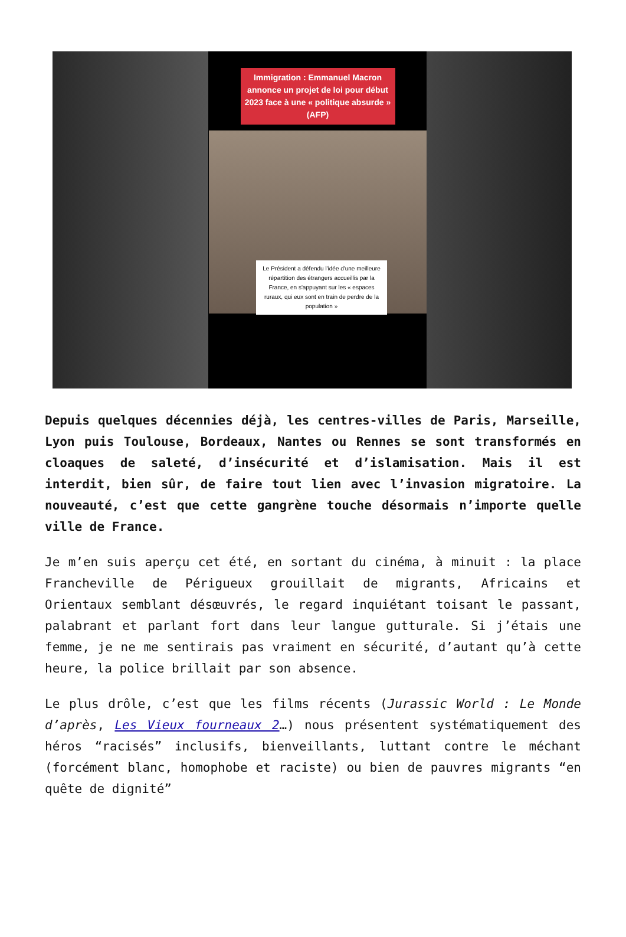Immigration : Emmanuel Macron annonce un projet de loi pour début 2023 face à une « politique absurde » (AFP)
Le Président a défendu l'idée d'une meilleure répartition des étrangers accueillis par la France, en s'appuyant sur les « espaces ruraux, qui eux sont en train de perdre de la population »
Depuis quelques décennies déjà, les centres-villes de Paris, Marseille, Lyon puis Toulouse, Bordeaux, Nantes ou Rennes se sont transformés en cloaques de saleté, d’insécurité et d’islamisation. Mais il est interdit, bien sûr, de faire tout lien avec l’invasion migratoire. La nouveauté, c’est que cette gangrène touche désormais n’importe quelle ville de France.
Je m’en suis aperçu cet été, en sortant du cinéma, à minuit : la place Francheville de Périgueux grouillait de migrants, Africains et Orientaux semblant désœuvrés, le regard inquiétant toisant le passant, palabrant et parlant fort dans leur langue gutturale. Si j’étais une femme, je ne me sentirais pas vraiment en sécurité, d’autant qu’à cette heure, la police brillait par son absence.
Le plus drôle, c’est que les films récents (Jurassic World : Le Monde d’après, Les Vieux fourneaux 2…) nous présentent systématiquement des héros “racisés” inclusifs, bienveillants, luttant contre le méchant (forcément blanc, homophobe et raciste) ou bien de pauvres migrants “en quête de dignité”